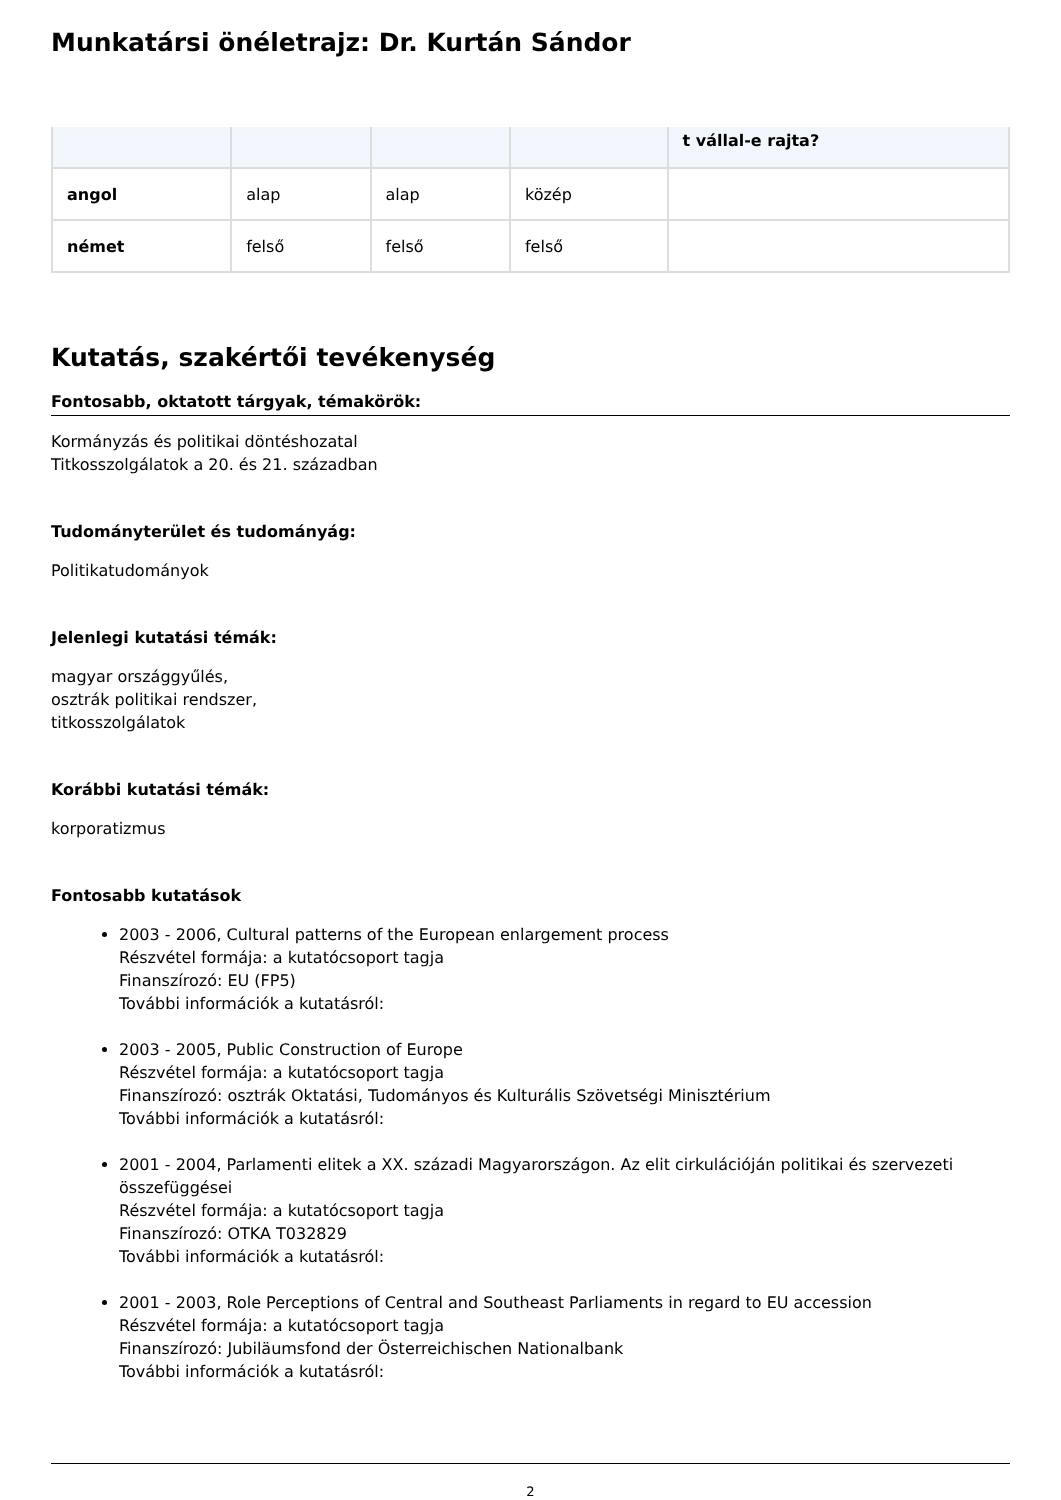Munkatársi önéletrajz: Dr. Kurtán Sándor
| | | | | t vállal-e rajta? |
| angol | alap | alap | közép | |
| német | felső | felső | felső | |
Kutatás, szakértői tevékenység
Fontosabb, oktatott tárgyak, témakörök:
Kormányzás és politikai döntéshozatal
Titkosszolgálatok a 20. és 21. században
Tudományterület és tudományág:
Politikatudományok
Jelenlegi kutatási témák:
magyar országgyűlés,
osztrák politikai rendszer,
titkosszolgálatok
Korábbi kutatási témák:
korporatizmus
Fontosabb kutatások
2003 - 2006, Cultural patterns of the European enlargement process
Részvétel formája: a kutatócsoport tagja
Finanszírozó: EU (FP5)
További információk a kutatásról:
2003 - 2005, Public Construction of Europe
Részvétel formája: a kutatócsoport tagja
Finanszírozó: osztrák Oktatási, Tudományos és Kulturális Szövetségi Minisztérium
További információk a kutatásról:
2001 - 2004, Parlamenti elitek a XX. századi Magyarországon. Az elit cirkulációján politikai és szervezeti összefüggései
Részvétel formája: a kutatócsoport tagja
Finanszírozó: OTKA T032829
További információk a kutatásról:
2001 - 2003, Role Perceptions of Central and Southeast Parliaments in regard to EU accession
Részvétel formája: a kutatócsoport tagja
Finanszírozó: Jubiläumsfond der Österreichischen Nationalbank
További információk a kutatásról:
2